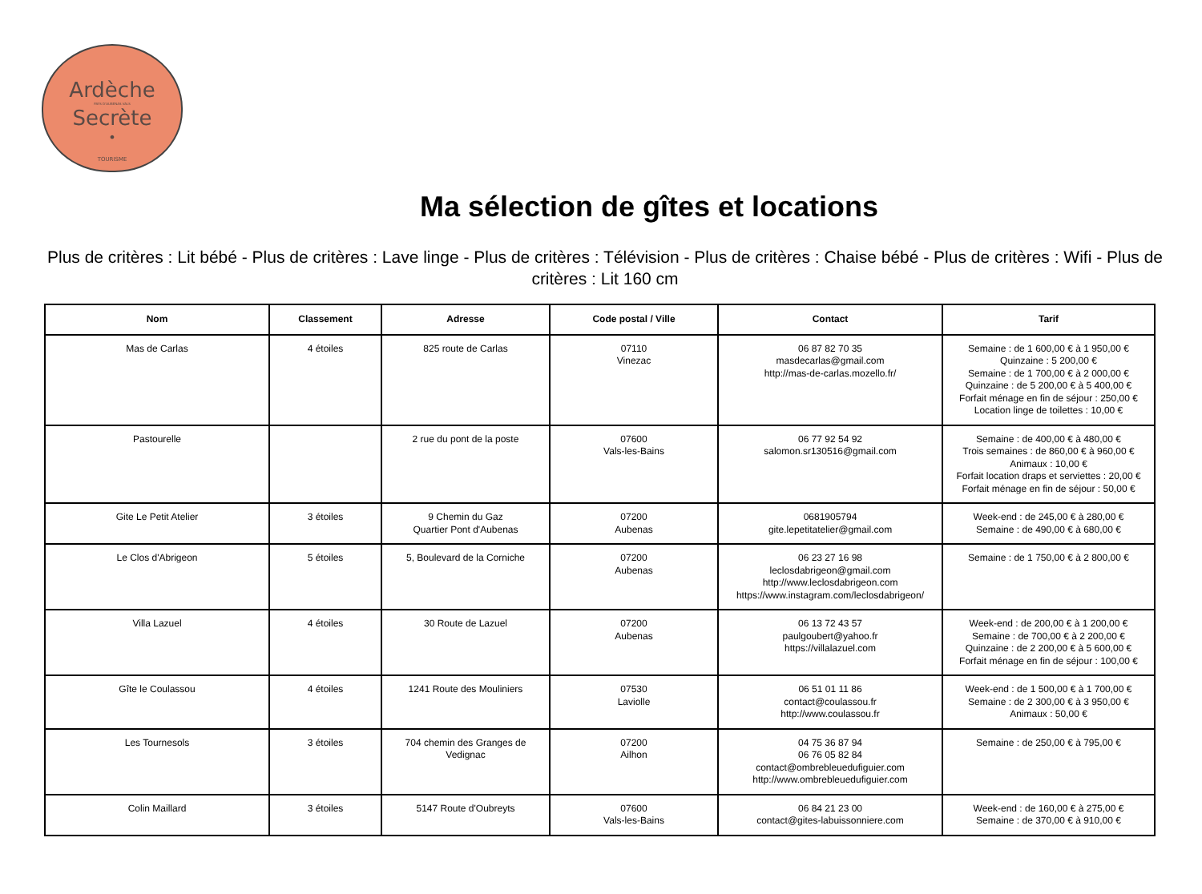Ardèche
PAYS D'AUBENAS VALS
Secrète
•
TOURISME
Ma sélection de gîtes et locations
Plus de critères : Lit bébé - Plus de critères : Lave linge - Plus de critères : Télévision - Plus de critères : Chaise bébé - Plus de critères : Wifi - Plus de critères : Lit 160 cm
| Nom | Classement | Adresse | Code postal / Ville | Contact | Tarif |
| --- | --- | --- | --- | --- | --- |
| Mas de Carlas | 4 étoiles | 825 route de Carlas | 07110 Vinezac | 06 87 82 70 35 masdecarlas@gmail.com http://mas-de-carlas.mozello.fr/ | Semaine : de 1 600,00 € à 1 950,00 € Quinzaine : 5 200,00 € Semaine : de 1 700,00 € à 2 000,00 € Quinzaine : de 5 200,00 € à 5 400,00 € Forfait ménage en fin de séjour : 250,00 € Location linge de toilettes : 10,00 € |
| Pastourelle | | 2 rue du pont de la poste | 07600 Vals-les-Bains | 06 77 92 54 92 salomon.sr130516@gmail.com | Semaine : de 400,00 € à 480,00 € Trois semaines : de 860,00 € à 960,00 € Animaux : 10,00 € Forfait location draps et serviettes : 20,00 € Forfait ménage en fin de séjour : 50,00 € |
| Gite Le Petit Atelier | 3 étoiles | 9 Chemin du Gaz Quartier Pont d'Aubenas | 07200 Aubenas | 0681905794 gite.lepetitatelier@gmail.com | Week-end : de 245,00 € à 280,00 € Semaine : de 490,00 € à 680,00 € |
| Le Clos d'Abrigeon | 5 étoiles | 5, Boulevard de la Corniche | 07200 Aubenas | 06 23 27 16 98 leclosdabrigeon@gmail.com http://www.leclosdabrigeon.com https://www.instagram.com/leclosdabrigeon/ | Semaine : de 1 750,00 € à 2 800,00 € |
| Villa Lazuel | 4 étoiles | 30 Route de Lazuel | 07200 Aubenas | 06 13 72 43 57 paulgoubert@yahoo.fr https://villalazuel.com | Week-end : de 200,00 € à 1 200,00 € Semaine : de 700,00 € à 2 200,00 € Quinzaine : de 2 200,00 € à 5 600,00 € Forfait ménage en fin de séjour : 100,00 € |
| Gîte le Coulassou | 4 étoiles | 1241 Route des Mouliniers | 07530 Laviolle | 06 51 01 11 86 contact@coulassou.fr http://www.coulassou.fr | Week-end : de 1 500,00 € à 1 700,00 € Semaine : de 2 300,00 € à 3 950,00 € Animaux : 50,00 € |
| Les Tournesols | 3 étoiles | 704 chemin des Granges de Vedignac | 07200 Ailhon | 04 75 36 87 94 06 76 05 82 84 contact@ombrebleuedufiguier.com http://www.ombrebleuedufiguier.com | Semaine : de 250,00 € à 795,00 € |
| Colin Maillard | 3 étoiles | 5147 Route d'Oubreyts | 07600 Vals-les-Bains | 06 84 21 23 00 contact@gites-labuissonniere.com | Week-end : de 160,00 € à 275,00 € Semaine : de 370,00 € à 910,00 € |